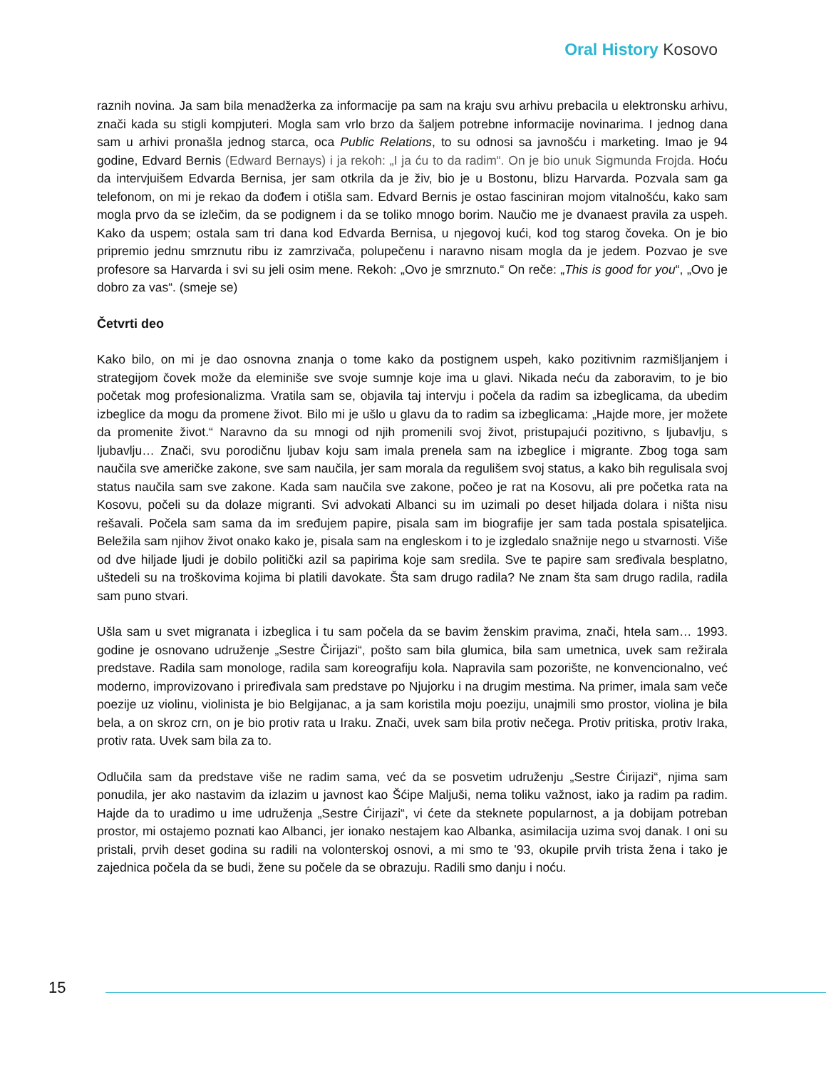Oral History Kosovo
raznih novina. Ja sam bila menadžerka za informacije pa sam na kraju svu arhivu prebacila u elektronsku arhivu, znači kada su stigli kompjuteri. Mogla sam vrlo brzo da šaljem potrebne informacije novinarima. I jednog dana sam u arhivi pronašla jednog starca, oca Public Relations, to su odnosi sa javnošću i marketing. Imao je 94 godine, Edvard Bernis (Edward Bernays) i ja rekoh: „I ja ću to da radim“. On je bio unuk Sigmunda Frojda. Hoću da intervjuišem Edvarda Bernisa, jer sam otkrila da je živ, bio je u Bostonu, blizu Harvarda. Pozvala sam ga telefonom, on mi je rekao da dođem i otišla sam. Edvard Bernis je ostao fasciniran mojom vitalnošću, kako sam mogla prvo da se izlečim, da se podignem i da se toliko mnogo borim. Naučio me je dvanaest pravila za uspeh. Kako da uspem; ostala sam tri dana kod Edvarda Bernisa, u njegovoj kući, kod tog starog čoveka. On je bio pripremio jednu smrznutu ribu iz zamrzivača, polupečenu i naravno nisam mogla da je jedem. Pozvao je sve profesore sa Harvarda i svi su jeli osim mene. Rekoh: „Ovo je smrznuto.“ On reče: „This is good for you“, „Ovo je dobro za vas“. (smeje se)
Četvrti deo
Kako bilo, on mi je dao osnovna znanja o tome kako da postignem uspeh, kako pozitivnim razmišljanjem i strategijom čovek može da eleminiše sve svoje sumnje koje ima u glavi. Nikada neću da zaboravim, to je bio početak mog profesionalizma. Vratila sam se, objavila taj intervju i počela da radim sa izbeglicama, da ubedim izbeglice da mogu da promene život. Bilo mi je ušlo u glavu da to radim sa izbeglicama: „Hajde more, jer možete da promenite život.“ Naravno da su mnogi od njih promenili svoj život, pristupajući pozitivno, s ljubavlju, s ljubavlju… Znači, svu porodičnu ljubav koju sam imala prenela sam na izbeglice i migrante. Zbog toga sam naučila sve američke zakone, sve sam naučila, jer sam morala da regulišem svoj status, a kako bih regulisala svoj status naučila sam sve zakone. Kada sam naučila sve zakone, počeo je rat na Kosovu, ali pre početka rata na Kosovu, počeli su da dolaze migranti. Svi advokati Albanci su im uzimali po deset hiljada dolara i ništa nisu rešavali. Počela sam sama da im sređujem papire, pisala sam im biografije jer sam tada postala spisateljica. Beležila sam njihov život onako kako je, pisala sam na engleskom i to je izgledalo snažnije nego u stvarnosti. Više od dve hiljade ljudi je dobilo politički azil sa papirima koje sam sredila. Sve te papire sam sređivala besplatno, uštedeli su na troškovima kojima bi platili davokate. Šta sam drugo radila? Ne znam šta sam drugo radila, radila sam puno stvari.
Ušla sam u svet migranata i izbeglica i tu sam počela da se bavim ženskim pravima, znači, htela sam… 1993. godine je osnovano udruženje „Sestre Čirijazi“, pošto sam bila glumica, bila sam umetnica, uvek sam režirala predstave. Radila sam monologe, radila sam koreografiju kola. Napravila sam pozorište, ne konvencionalno, već moderno, improvizovano i priređivala sam predstave po Njujorku i na drugim mestima. Na primer, imala sam veče poezije uz violinu, violinista je bio Belgijanac, a ja sam koristila moju poeziju, unajmili smo prostor, violina je bila bela, a on skroz crn, on je bio protiv rata u Iraku. Znači, uvek sam bila protiv nečega. Protiv pritiska, protiv Iraka, protiv rata. Uvek sam bila za to.
Odlučila sam da predstave više ne radim sama, već da se posvetim udruženju „Sestre Ćirijazi“, njima sam ponudila, jer ako nastavim da izlazim u javnost kao Šćipe Maljuši, nema toliku važnost, iako ja radim pa radim. Hajde da to uradimo u ime udruženja „Sestre Ćirijazi“, vi ćete da steknete popularnost, a ja dobijam potreban prostor, mi ostajemo poznati kao Albanci, jer ionako nestajem kao Albanka, asimilacija uzima svoj danak. I oni su pristali, prvih deset godina su radili na volonterskoj osnovi, a mi smo te ’93, okupile prvih trista žena i tako je zajednica počela da se budi, žene su počele da se obrazuju. Radili smo danju i noću.
15